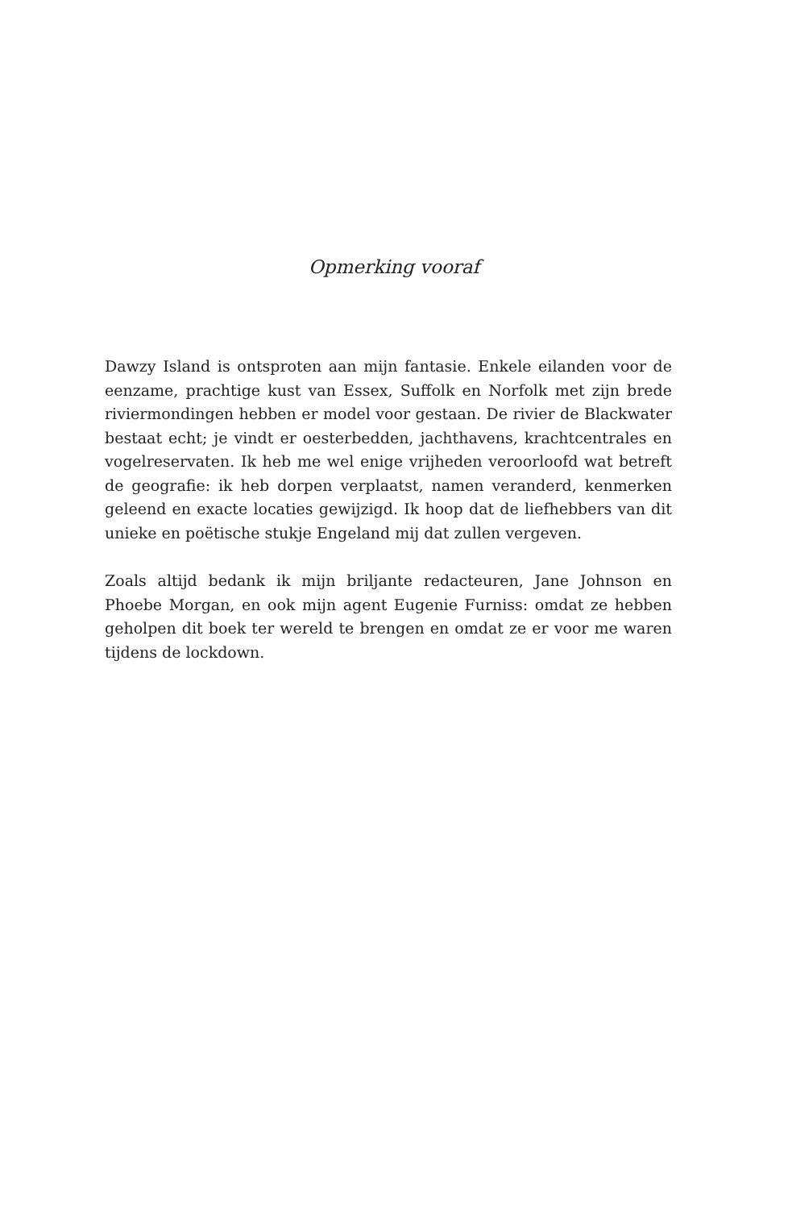Opmerking vooraf
Dawzy Island is ontsproten aan mijn fantasie. Enkele eilanden voor de eenzame, prachtige kust van Essex, Suffolk en Norfolk met zijn brede riviermondingen hebben er model voor gestaan. De rivier de Blackwater bestaat echt; je vindt er oesterbedden, jachthavens, krachtcentrales en vogelreservaten. Ik heb me wel enige vrijheden veroorloofd wat betreft de geografie: ik heb dorpen verplaatst, namen veranderd, kenmerken geleend en exacte locaties gewijzigd. Ik hoop dat de liefhebbers van dit unieke en poëtische stukje Engeland mij dat zullen vergeven.
Zoals altijd bedank ik mijn briljante redacteuren, Jane Johnson en Phoebe Morgan, en ook mijn agent Eugenie Furniss: omdat ze hebben geholpen dit boek ter wereld te brengen en omdat ze er voor me waren tijdens de lockdown.